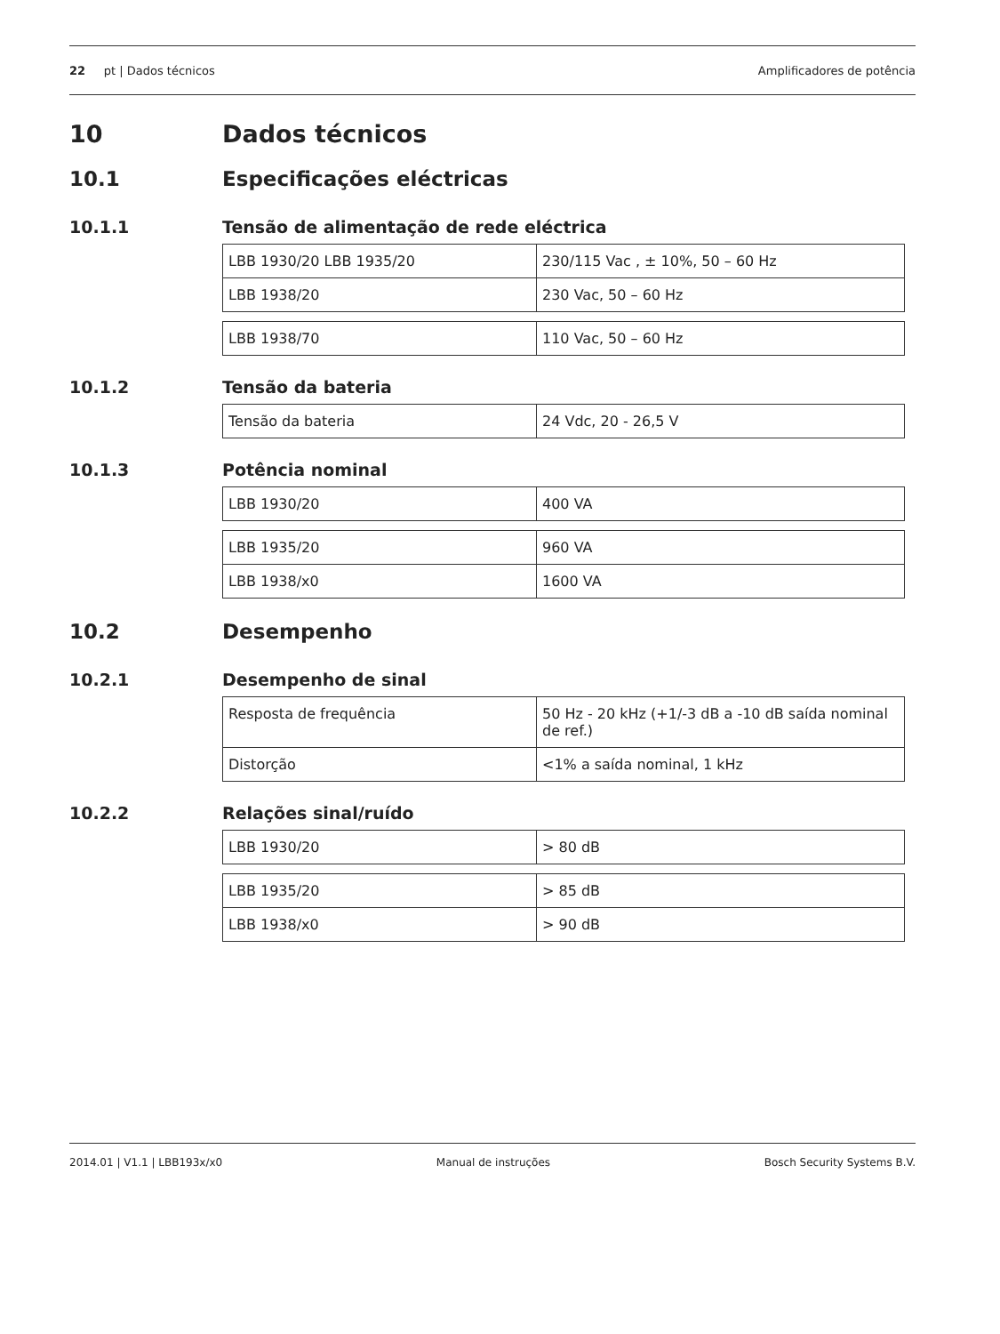22 pt | Dados técnicos Amplificadores de potência
10 Dados técnicos
10.1 Especificações eléctricas
10.1.1 Tensão de alimentação de rede eléctrica
| LBB 1930/20 LBB 1935/20 | 230/115 Vac , ± 10%, 50 – 60 Hz |
| LBB 1938/20 | 230 Vac, 50 – 60 Hz |
| LBB 1938/70 | 110 Vac, 50 – 60 Hz |
10.1.2 Tensão da bateria
| Tensão da bateria | 24 Vdc, 20 - 26,5 V |
10.1.3 Potência nominal
| LBB 1930/20 | 400 VA |
| LBB 1935/20 | 960 VA |
| LBB 1938/x0 | 1600 VA |
10.2 Desempenho
10.2.1 Desempenho de sinal
| Resposta de frequência | 50 Hz - 20 kHz (+1/-3 dB a -10 dB saída nominal de ref.) |
| Distorção | <1% a saída nominal, 1 kHz |
10.2.2 Relações sinal/ruído
| LBB 1930/20 | > 80 dB |
| LBB 1935/20 | > 85 dB |
| LBB 1938/x0 | > 90 dB |
2014.01 | V1.1 | LBB193x/x0 Manual de instruções Bosch Security Systems B.V.